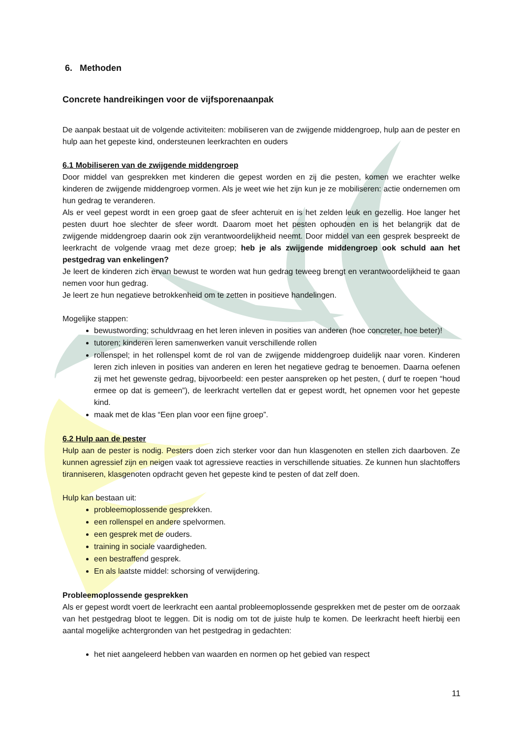6. Methoden
Concrete handreikingen voor de vijfsporenaanpak
De aanpak bestaat uit de volgende activiteiten: mobiliseren van de zwijgende middengroep, hulp aan de pester en hulp aan het gepeste kind, ondersteunen leerkrachten en ouders
6.1 Mobiliseren van de zwijgende middengroep
Door middel van gesprekken met kinderen die gepest worden en zij die pesten, komen we erachter welke kinderen de zwijgende middengroep vormen. Als je weet wie het zijn kun je ze mobiliseren: actie ondernemen om hun gedrag te veranderen.
Als er veel gepest wordt in een groep gaat de sfeer achteruit en is het zelden leuk en gezellig. Hoe langer het pesten duurt hoe slechter de sfeer wordt. Daarom moet het pesten ophouden en is het belangrijk dat de zwijgende middengroep daarin ook zijn verantwoordelijkheid neemt. Door middel van een gesprek bespreekt de leerkracht de volgende vraag met deze groep; heb je als zwijgende middengroep ook schuld aan het pestgedrag van enkelingen?
Je leert de kinderen zich ervan bewust te worden wat hun gedrag teweeg brengt en verantwoordelijkheid te gaan nemen voor hun gedrag.
Je leert ze hun negatieve betrokkenheid om te zetten in positieve handelingen.
Mogelijke stappen:
bewustwording; schuldvraag en het leren inleven in posities van anderen (hoe concreter, hoe beter)!
tutoren; kinderen leren samenwerken vanuit verschillende rollen
rollenspel; in het rollenspel komt de rol van de zwijgende middengroep duidelijk naar voren. Kinderen leren zich inleven in posities van anderen en leren het negatieve gedrag te benoemen. Daarna oefenen zij met het gewenste gedrag, bijvoorbeeld: een pester aanspreken op het pesten, ( durf te roepen “houd ermee op dat is gemeen”), de leerkracht vertellen dat er gepest wordt, het opnemen voor het gepeste kind.
maak met de klas “Een plan voor een fijne groep”.
6.2 Hulp aan de pester
Hulp aan de pester is nodig. Pesters doen zich sterker voor dan hun klasgenoten en stellen zich daarboven. Ze kunnen agressief zijn en neigen vaak tot agressieve reacties in verschillende situaties. Ze kunnen hun slachtoffers tiranniseren, klasgenoten opdracht geven het gepeste kind te pesten of dat zelf doen.
Hulp kan bestaan uit:
probleemoplossende gesprekken.
een rollenspel en andere spelvormen.
een gesprek met de ouders.
training in sociale vaardigheden.
een bestraffend gesprek.
En als laatste middel: schorsing of verwijdering.
Probleemoplossende gesprekken
Als er gepest wordt voert de leerkracht een aantal probleemoplossende gesprekken met de pester om de oorzaak van het pestgedrag bloot te leggen. Dit is nodig om tot de juiste hulp te komen. De leerkracht heeft hierbij een aantal mogelijke achtergronden van het pestgedrag in gedachten:
het niet aangeleerd hebben van waarden en normen op het gebied van respect
11